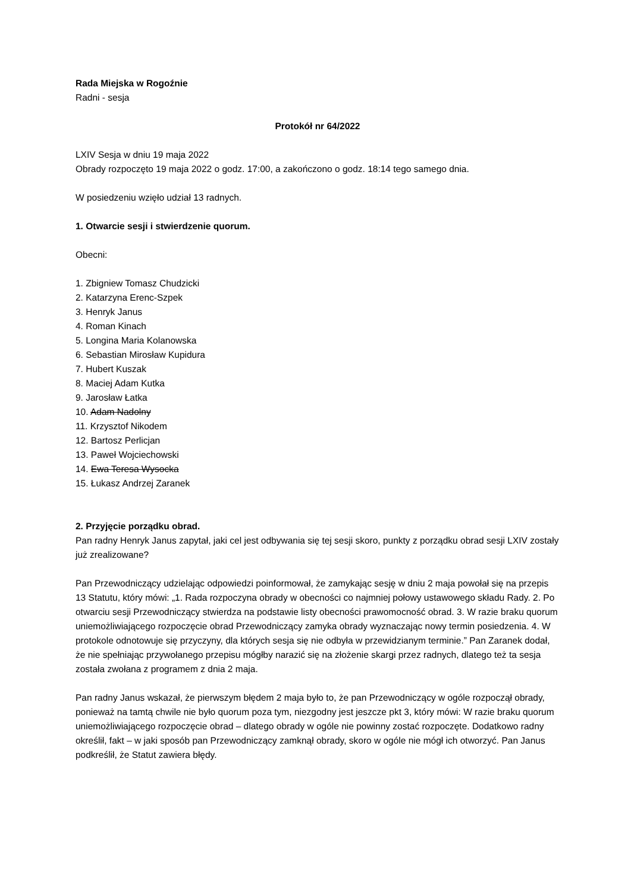Rada Miejska w Rogoźnie
Radni - sesja
Protokół nr 64/2022
LXIV Sesja w dniu 19 maja 2022
Obrady rozpoczęto 19 maja 2022 o godz. 17:00, a zakończono o godz. 18:14 tego samego dnia.
W posiedzeniu wzięło udział 13 radnych.
1. Otwarcie sesji i stwierdzenie quorum.
Obecni:
1. Zbigniew Tomasz Chudzicki
2. Katarzyna Erenc-Szpek
3. Henryk Janus
4. Roman Kinach
5. Longina Maria Kolanowska
6. Sebastian Mirosław Kupidura
7. Hubert Kuszak
8. Maciej Adam Kutka
9. Jarosław Łatka
10. Adam Nadolny
11. Krzysztof Nikodem
12. Bartosz Perlicjan
13. Paweł Wojciechowski
14. Ewa Teresa Wysocka
15. Łukasz Andrzej Zaranek
2. Przyjęcie porządku obrad.
Pan radny Henryk Janus zapytał, jaki cel jest odbywania się tej sesji skoro, punkty z porządku obrad sesji LXIV zostały już zrealizowane?
Pan Przewodniczący udzielając odpowiedzi poinformował, że zamykając sesję w dniu 2 maja powołał się na przepis 13 Statutu, który mówi: „1. Rada rozpoczyna obrady w obecności co najmniej połowy ustawowego składu Rady. 2. Po otwarciu sesji Przewodniczący stwierdza na podstawie listy obecności prawomocność obrad. 3. W razie braku quorum uniemożliwiającego rozpoczęcie obrad Przewodniczący zamyka obrady wyznaczając nowy termin posiedzenia. 4. W protokole odnotowuje się przyczyny, dla których sesja się nie odbyła w przewidzianym terminie.” Pan Zaranek dodał, że nie spełniając przywołanego przepisu mógłby narazić się na złożenie skargi przez radnych, dlatego też ta sesja została zwołana z programem z dnia 2 maja.
Pan radny Janus wskazał, że pierwszym błędem 2 maja było to, że pan Przewodniczący w ogóle rozpoczął obrady, ponieważ na tamtą chwile nie było quorum poza tym, niezgodny jest jeszcze pkt 3, który mówi: W razie braku quorum uniemożliwiającego rozpoczęcie obrad – dlatego obrady w ogóle nie powinny zostać rozpoczęte. Dodatkowo radny określił, fakt – w jaki sposób pan Przewodniczący zamknął obrady, skoro w ogóle nie mógł ich otworzyć. Pan Janus podkreślił, że Statut zawiera błędy.